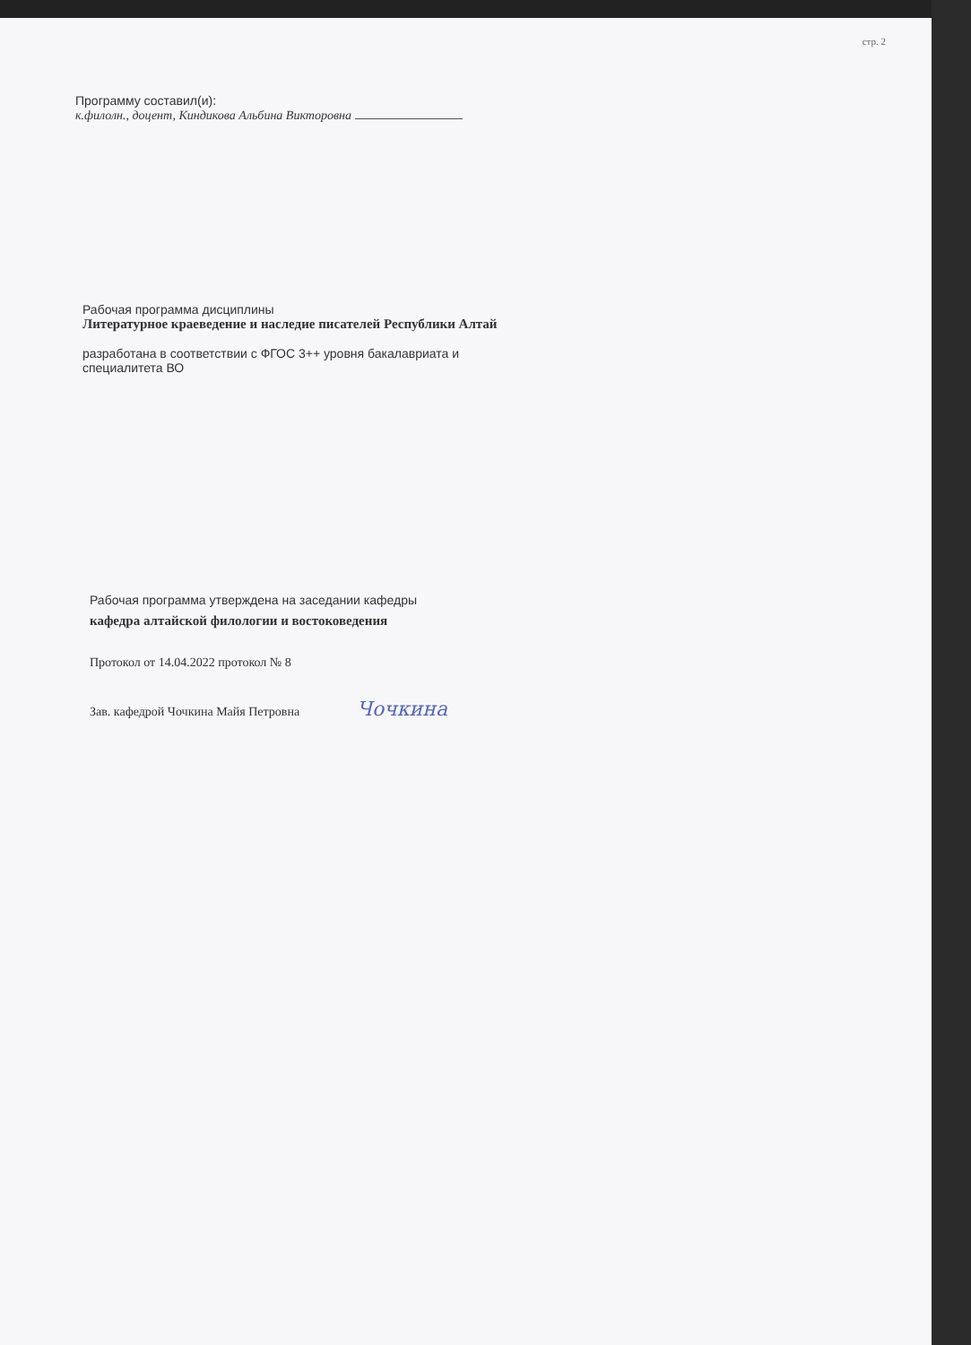стр. 2
Программу составил(и):
к.филолн., доцент, Киндикова Альбина Викторовна
Рабочая программа дисциплины
Литературное краеведение и наследие писателей Республики Алтай
разработана в соответствии с ФГОС 3++ уровня бакалавриата и
специалитета ВО
Рабочая программа утверждена на заседании кафедры
кафедра алтайской филологии и востоковедения
Протокол от 14.04.2022 протокол № 8
Зав. кафедрой Чочкина Майя Петровна Чочкина